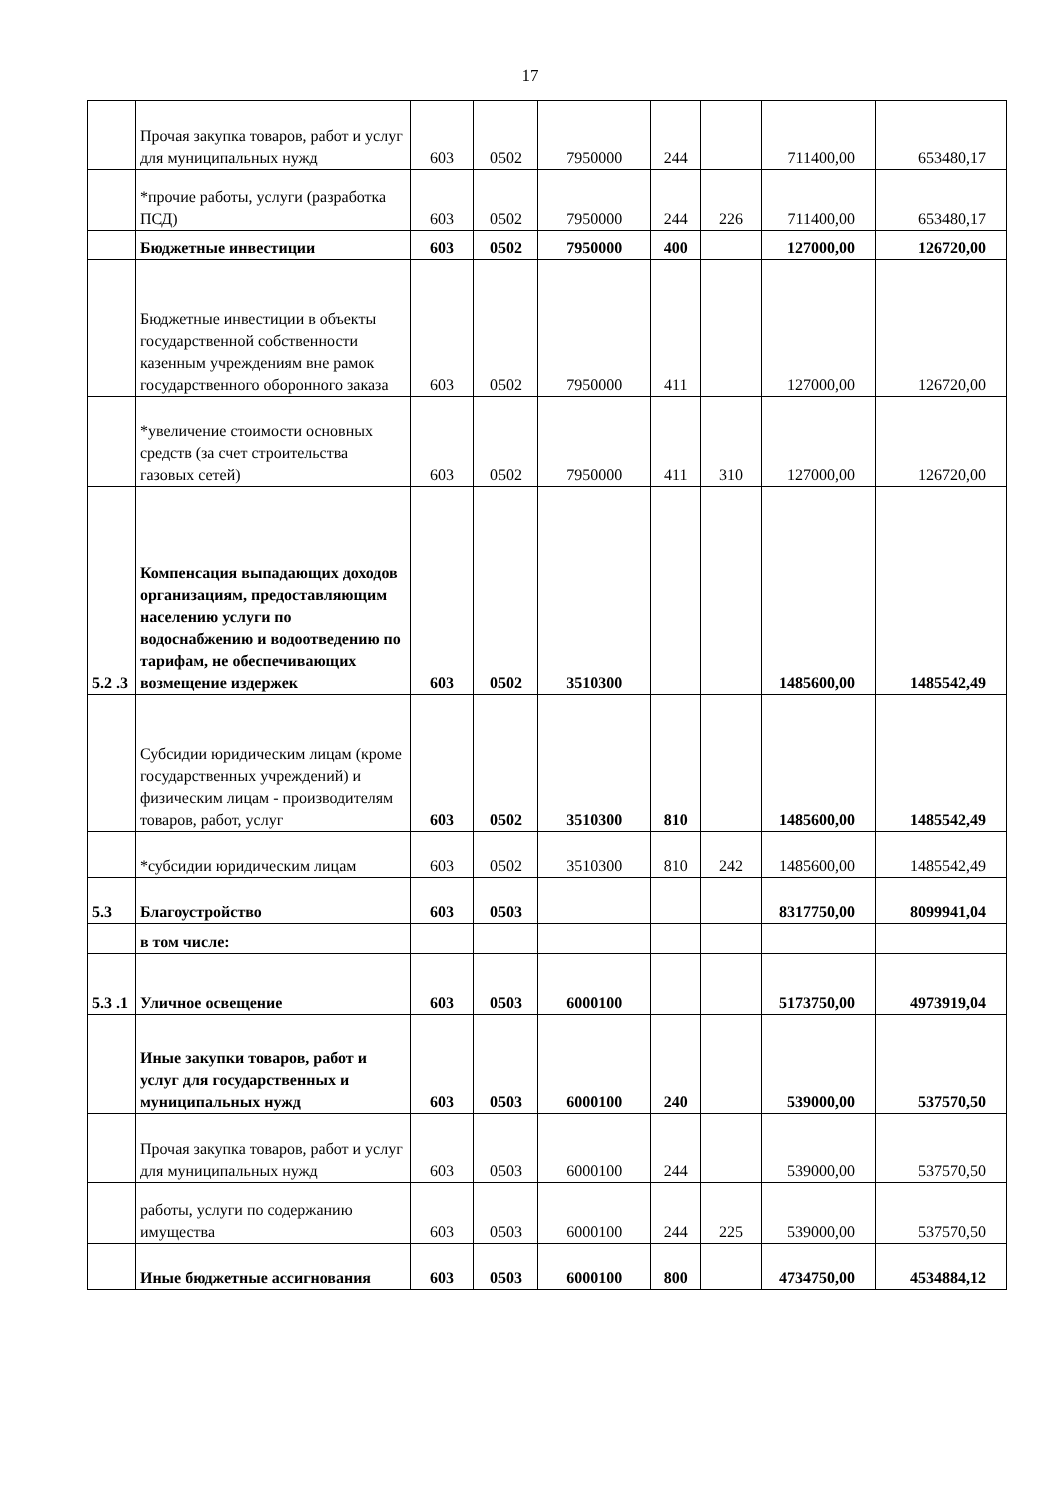17
| | Прочая закупка товаров, работ и услуг для муниципальных нужд | 603 | 0502 | 7950000 | 244 | | 711400,00 | 653480,17 |
| | *прочие работы, услуги (разработка ПСД) | 603 | 0502 | 7950000 | 244 | 226 | 711400,00 | 653480,17 |
| | Бюджетные инвестиции | 603 | 0502 | 7950000 | 400 | | 127000,00 | 126720,00 |
| | Бюджетные инвестиции в объекты государственной собственности казенным учреждениям вне рамок государственного оборонного заказа | 603 | 0502 | 7950000 | 411 | | 127000,00 | 126720,00 |
| | *увеличение стоимости основных средств (за счет строительства газовых сетей) | 603 | 0502 | 7950000 | 411 | 310 | 127000,00 | 126720,00 |
| 5.2 .3 | Компенсация выпадающих доходов организациям, предоставляющим населению услуги по водоснабжению и водоотведению по тарифам, не обеспечивающих возмещение издержек | 603 | 0502 | 3510300 | | | 1485600,00 | 1485542,49 |
| | Субсидии юридическим лицам (кроме государственных учреждений) и физическим лицам - производителям товаров, работ, услуг | 603 | 0502 | 3510300 | 810 | | 1485600,00 | 1485542,49 |
| | *субсидии юридическим лицам | 603 | 0502 | 3510300 | 810 | 242 | 1485600,00 | 1485542,49 |
| 5.3 | Благоустройство | 603 | 0503 | | | | 8317750,00 | 8099941,04 |
| | в том числе: | | | | | | | |
| 5.3 .1 | Уличное освещение | 603 | 0503 | 6000100 | | | 5173750,00 | 4973919,04 |
| | Иные закупки товаров, работ и услуг для государственных и муниципальных нужд | 603 | 0503 | 6000100 | 240 | | 539000,00 | 537570,50 |
| | Прочая закупка товаров, работ и услуг для муниципальных нужд | 603 | 0503 | 6000100 | 244 | | 539000,00 | 537570,50 |
| | работы, услуги по содержанию имущества | 603 | 0503 | 6000100 | 244 | 225 | 539000,00 | 537570,50 |
| | Иные бюджетные ассигнования | 603 | 0503 | 6000100 | 800 | | 4734750,00 | 4534884,12 |